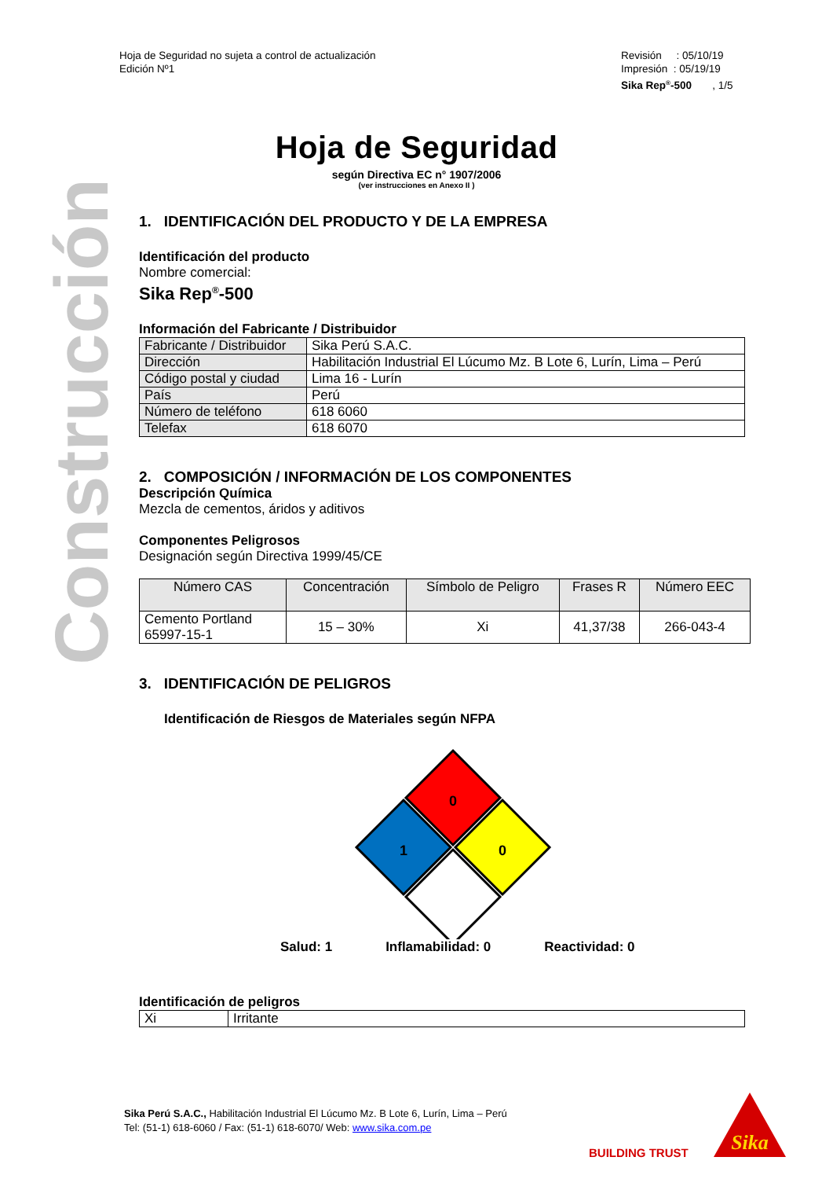Hoja de Seguridad no sujeta a control de actualización
Edición Nº1
Revisión : 05/10/19
Impresión : 05/19/19
Sika Rep<sup>®</sup>-500 , 1/5
Hoja de Seguridad
según Directiva EC n° 1907/2006
(ver instrucciones en Anexo II )
Construcción
1. IDENTIFICACIÓN DEL PRODUCTO Y DE LA EMPRESA
Identificación del producto
Nombre comercial:
Sika Rep<sup>®</sup>-500
Información del Fabricante / Distribuidor
| Fabricante / Distribuidor | Sika Perú S.A.C. |
| Dirección | Habilitación Industrial El Lúcumo Mz. B Lote 6, Lurín, Lima – Perú |
| Código postal y ciudad | Lima 16 - Lurín |
| País | Perú |
| Número de teléfono | 618 6060 |
| Telefax | 618 6070 |
2. COMPOSICIÓN / INFORMACIÓN DE LOS COMPONENTES
Descripción Química
Mezcla de cementos, áridos y aditivos
Componentes Peligrosos
Designación según Directiva 1999/45/CE
| Número CAS | Concentración | Símbolo de Peligro | Frases R | Número EEC |
| --- | --- | --- | --- | --- |
| Cemento Portland 65997-15-1 | 15 – 30% | Xi | 41,37/38 | 266-043-4 |
3. IDENTIFICACIÓN DE PELIGROS
Identificación de Riesgos de Materiales según NFPA
0
1
0
Salud: 1 Inflamabilidad: 0 Reactividad: 0
Identificación de peligros
| Xi | Irritante |
Sika Perú S.A.C., Habilitación Industrial El Lúcumo Mz. B Lote 6, Lurín, Lima – Perú
Tel: (51-1) 618-6060 / Fax: (51-1) 618-6070/ Web: www.sika.com.pe
BUILDING TRUST
Sika